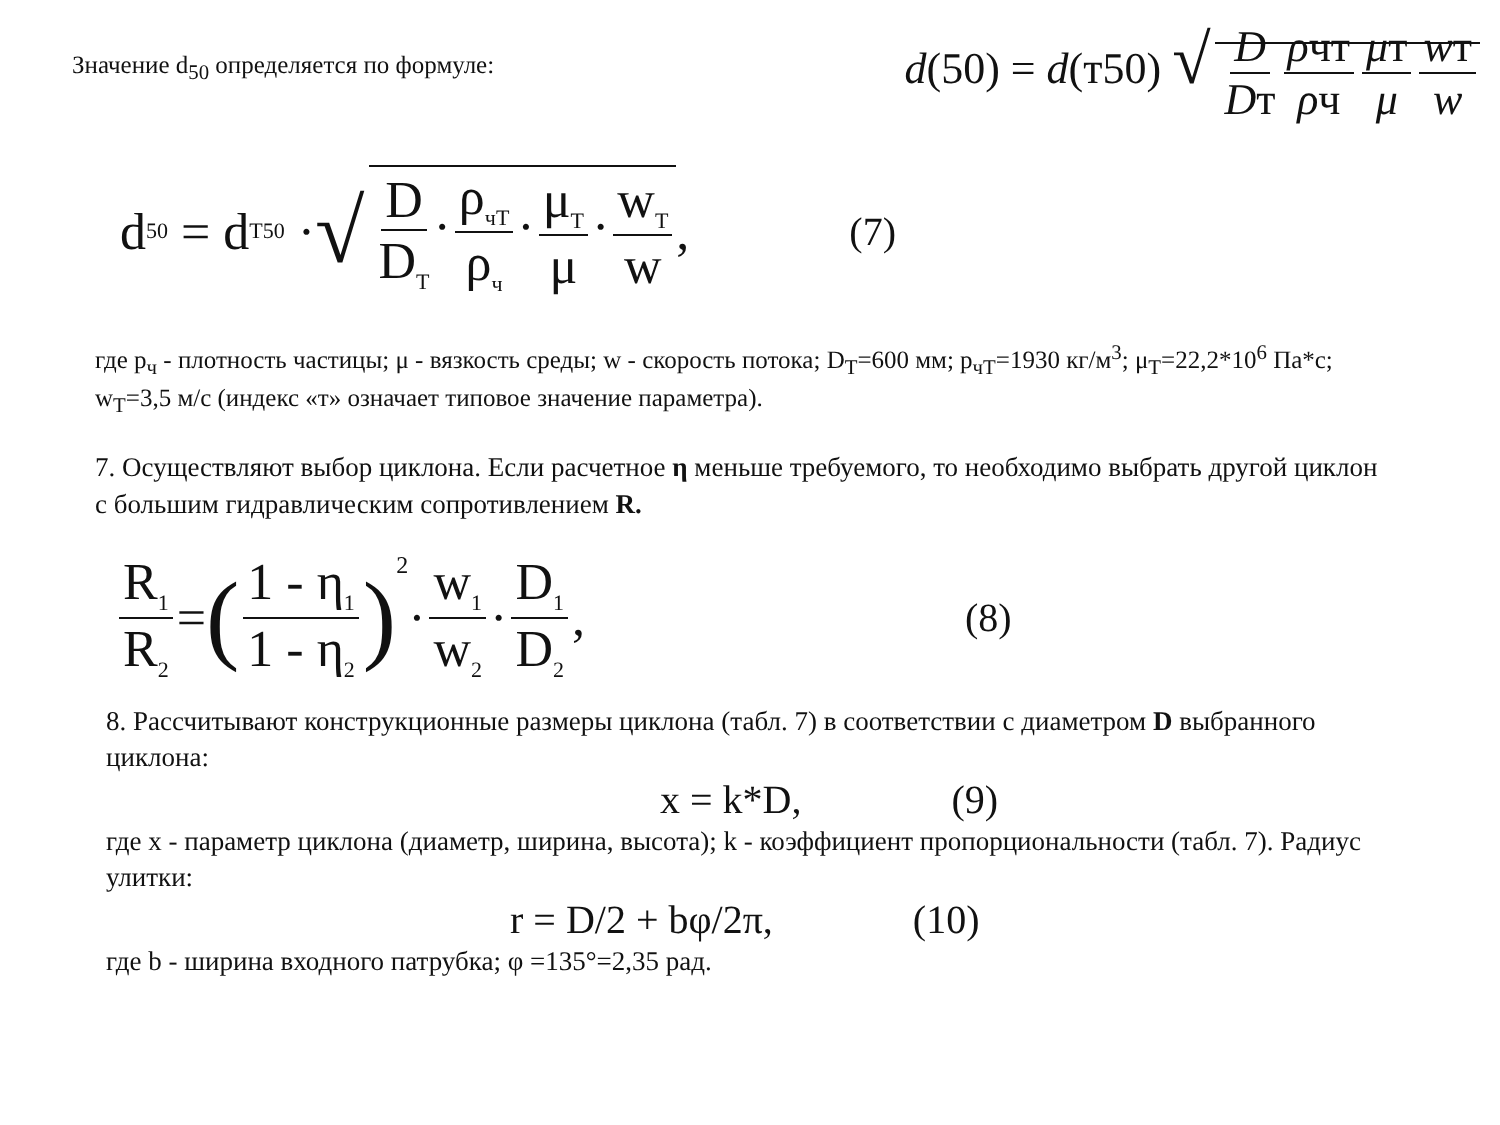Значение d<sub>50</sub> определяется по формуле:
d(50) = d(т50) √ D Dт ρчт ρч μт μ wт w
d<sub>50</sub> = d<sub>T50</sub> · √ D D<sub>T</sub> · ρ<sub>чT</sub> ρ<sub>ч</sub> · μ<sub>T</sub> μ · w<sub>T</sub> w, (7)
где p<sub>ч</sub> - плотность частицы; μ - вязкость среды; w - скорость потока; D<sub>T</sub>=600 мм; p<sub>чT</sub>=1930 кг/м<sup>3</sup>; μ<sub>T</sub>=22,2*10<sup>6</sup> Па*с; w<sub>T</sub>=3,5 м/с (индекс «т» означает типовое значение параметра).
7. Осуществляют выбор циклона. Если расчетное η меньше требуемого, то необходимо выбрать другой циклон с большим гидравлическим сопротивлением R.
R<sub>1</sub> R<sub>2</sub> = (1 - η<sub>1</sub> 1 - η<sub>2</sub>)<sup>2</sup>· w<sub>1</sub> w<sub>2</sub> · D<sub>1</sub> D<sub>2</sub>, (8)
8. Рассчитывают конструкционные размеры циклона (табл. 7) в соответствии с диаметром D выбранного циклона:
x = k*D, (9)
где x - параметр циклона (диаметр, ширина, высота); k - коэффициент пропорциональности (табл. 7). Радиус улитки:
r = D/2 + bφ/2π, (10)
где b - ширина входного патрубка; φ =135°=2,35 рад.